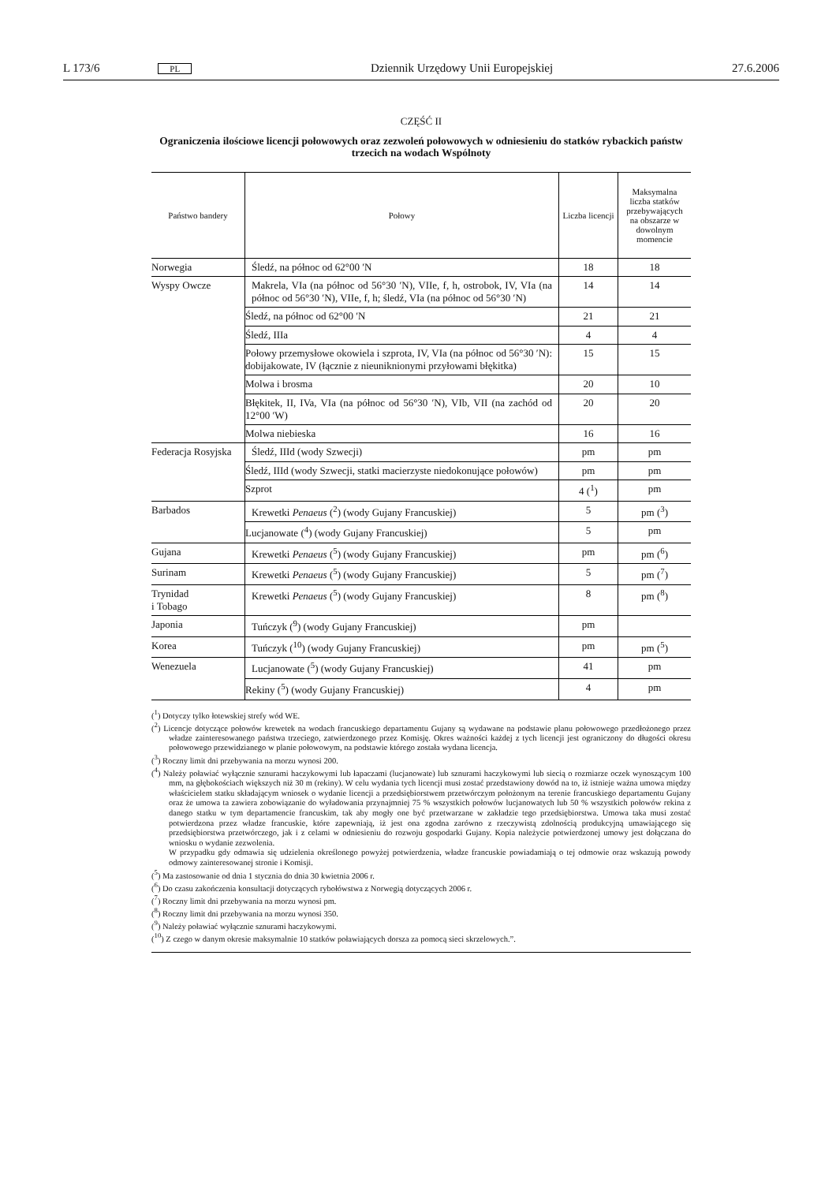L 173/6 PL Dziennik Urzędowy Unii Europejskiej 27.6.2006
CZĘŚĆ II
Ograniczenia ilościowe licencji połowowych oraz zezwoleń połowowych w odniesieniu do statków rybackich państw trzecich na wodach Wspólnoty
| Państwo bandery | Połowy | Liczba licencji | Maksymalna liczba statków przebywających na obszarze w dowolnym momencie |
| --- | --- | --- | --- |
| Norwegia | Śledź, na północ od 62°00 ′N | 18 | 18 |
| Wyspy Owcze | Makrela, VIa (na północ od 56°30 ′N), VIIe, f, h, ostrobok, IV, VIa (na północ od 56°30 ′N), VIIe, f, h; śledź, VIa (na północ od 56°30 ′N) | 14 | 14 |
| | Śledź, na północ od 62°00 ′N | 21 | 21 |
| | Śledź, IIIa | 4 | 4 |
| | Połowy przemysłowe okowiela i szprota, IV, VIa (na północ od 56°30 ′N): dobijakowate, IV (łącznie z nieuniknionymi przyłowami błękitka) | 15 | 15 |
| | Molwa i brosma | 20 | 10 |
| | Błękitek, II, IVa, VIa (na północ od 56°30 ′N), VIb, VII (na zachód od 12°00 ′W) | 20 | 20 |
| | Molwa niebieska | 16 | 16 |
| Federacja Rosyjska | Śledź, IIId (wody Szwecji) | pm | pm |
| | Śledź, IIId (wody Szwecji, statki macierzyste niedokonujące połowów) | pm | pm |
| | Szprot | 4 (<sup>1</sup>) | pm |
| Barbados | Krewetki Penaeus (<sup>2</sup>) (wody Gujany Francuskiej) | 5 | pm (<sup>3</sup>) |
| | Lucjanowate (<sup>4</sup>) (wody Gujany Francuskiej) | 5 | pm |
| Gujana | Krewetki Penaeus (<sup>5</sup>) (wody Gujany Francuskiej) | pm | pm (<sup>6</sup>) |
| Surinam | Krewetki Penaeus (<sup>5</sup>) (wody Gujany Francuskiej) | 5 | pm (<sup>7</sup>) |
| Trynidad i Tobago | Krewetki Penaeus (<sup>5</sup>) (wody Gujany Francuskiej) | 8 | pm (<sup>8</sup>) |
| Japonia | Tuńczyk (<sup>9</sup>) (wody Gujany Francuskiej) | pm | |
| Korea | Tuńczyk (<sup>10</sup>) (wody Gujany Francuskiej) | pm | pm (<sup>5</sup>) |
| Wenezuela | Lucjanowate (<sup>5</sup>) (wody Gujany Francuskiej) | 41 | pm |
| | Rekiny (<sup>5</sup>) (wody Gujany Francuskiej) | 4 | pm |
(<sup>1</sup>) Dotyczy tylko łotewskiej strefy wód WE.
(<sup>2</sup>) Licencje dotyczące połowów krewetek na wodach francuskiego departamentu Gujany są wydawane na podstawie planu połowowego przedłożonego przez władze zainteresowanego państwa trzeciego, zatwierdzonego przez Komisję. Okres ważności każdej z tych licencji jest ograniczony do długości okresu połowowego przewidzianego w planie połowowym, na podstawie którego została wydana licencja.
(<sup>3</sup>) Roczny limit dni przebywania na morzu wynosi 200.
(<sup>4</sup>) Należy poławiać wyłącznie sznurami haczykowymi lub łapaczami (lucjanowate) lub sznurami haczykowymi lub siecią o rozmiarze oczek wynoszącym 100 mm, na głębokościach większych niż 30 m (rekiny). W celu wydania tych licencji musi zostać przedstawiony dowód na to, iż istnieje ważna umowa między właścicielem statku składającym wniosek o wydanie licencji a przedsiębiorstwem przetwórczym położonym na terenie francuskiego departamentu Gujany oraz że umowa ta zawiera zobowiązanie do wyładowania przynajmniej 75 % wszystkich połowów lucjanowatych lub 50 % wszystkich połowów rekina z danego statku w tym departamencie francuskim, tak aby mogły one być przetwarzane w zakładzie tego przedsiębiorstwa. Umowa taka musi zostać potwierdzona przez władze francuskie, które zapewniają, iż jest ona zgodna zarówno z rzeczywistą zdolnością produkcyjną umawiającego się przedsiębiorstwa przetwórczego, jak i z celami w odniesieniu do rozwoju gospodarki Gujany. Kopia należycie potwierdzonej umowy jest dołączana do wniosku o wydanie zezwolenia.
W przypadku gdy odmawia się udzielenia określonego powyżej potwierdzenia, władze francuskie powiadamiają o tej odmowie oraz wskazują powody odmowy zainteresowanej stronie i Komisji.
(<sup>5</sup>) Ma zastosowanie od dnia 1 stycznia do dnia 30 kwietnia 2006 r.
(<sup>6</sup>) Do czasu zakończenia konsultacji dotyczących rybołówstwa z Norwegią dotyczących 2006 r.
(<sup>7</sup>) Roczny limit dni przebywania na morzu wynosi pm.
(<sup>8</sup>) Roczny limit dni przebywania na morzu wynosi 350.
(<sup>9</sup>) Należy poławiać wyłącznie sznurami haczykowymi.
(<sup>10</sup>) Z czego w danym okresie maksymalnie 10 statków poławiających dorsza za pomocą sieci skrzelowych.”.